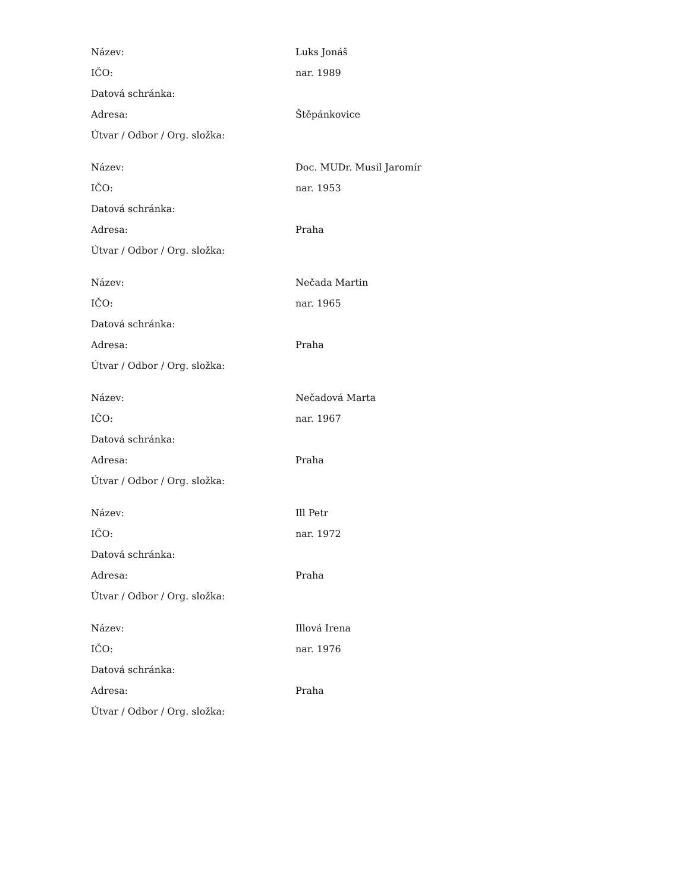| Název: | Luks Jonáš |
| IČO: | nar. 1989 |
| Datová schránka: | |
| Adresa: | Štěpánkovice |
| Útvar / Odbor / Org. složka: | |
| Název: | Doc. MUDr. Musil Jaromír |
| IČO: | nar. 1953 |
| Datová schránka: | |
| Adresa: | Praha |
| Útvar / Odbor / Org. složka: | |
| Název: | Nečada Martin |
| IČO: | nar. 1965 |
| Datová schránka: | |
| Adresa: | Praha |
| Útvar / Odbor / Org. složka: | |
| Název: | Nečadová Marta |
| IČO: | nar. 1967 |
| Datová schránka: | |
| Adresa: | Praha |
| Útvar / Odbor / Org. složka: | |
| Název: | Ill Petr |
| IČO: | nar. 1972 |
| Datová schránka: | |
| Adresa: | Praha |
| Útvar / Odbor / Org. složka: | |
| Název: | Illová Irena |
| IČO: | nar. 1976 |
| Datová schránka: | |
| Adresa: | Praha |
| Útvar / Odbor / Org. složka: | |